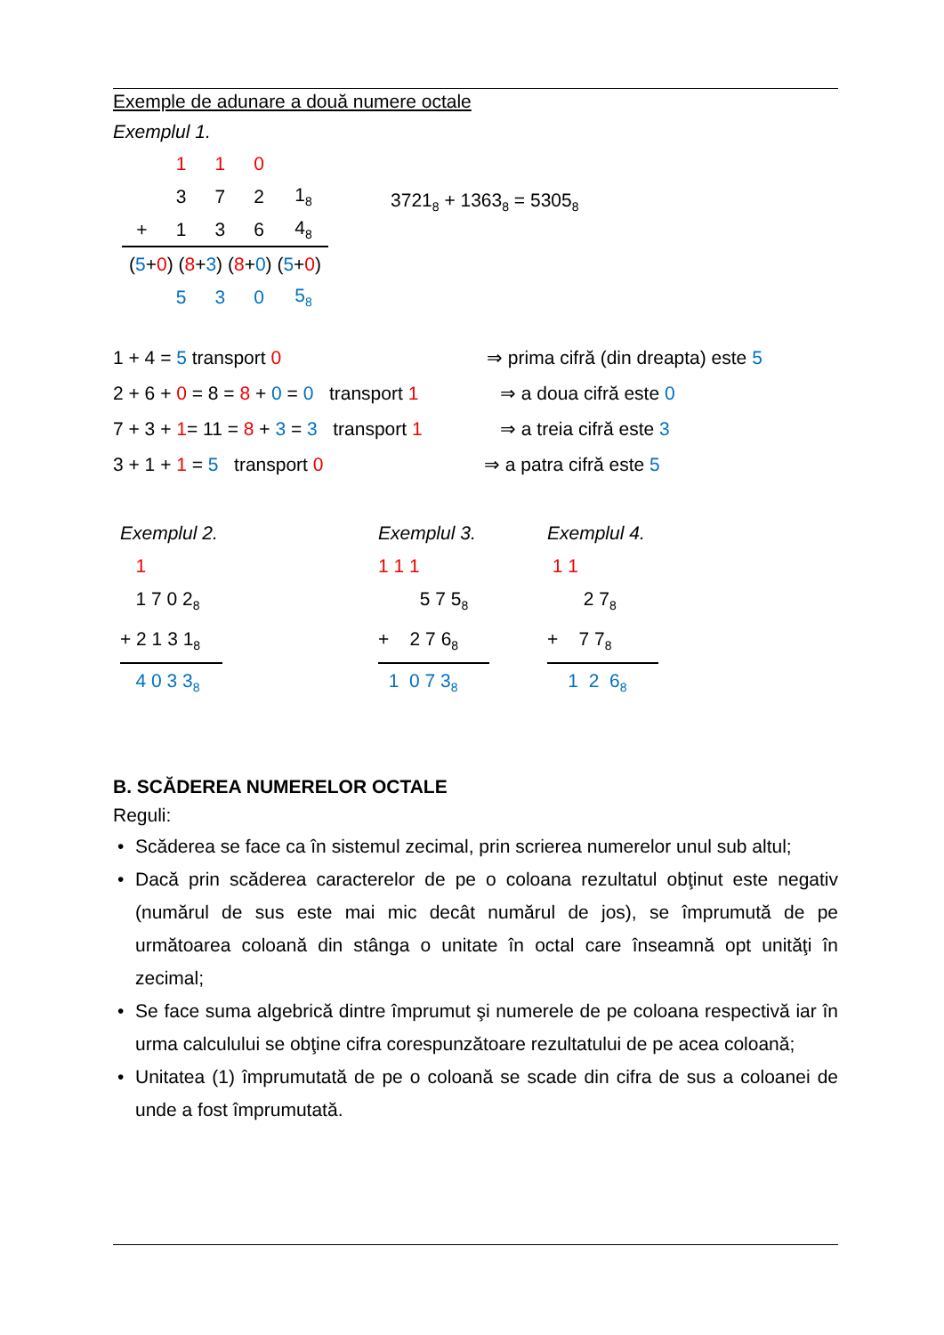Exemple de adunare a două numere octale
Exemplul 1.
| | 1 | 1 | 0 | |
| | 3 | 7 | 2 | 1<sub>8</sub> |
| + | 1 | 3 | 6 | 4<sub>8</sub> |
| ( 5 + 0 ) ( 8 + 3 ) ( 8 + 0 ) ( 5 + 0 ) | | | | |
| | 5 | 3 | 0 | 5<sub>8</sub> |
3721<sub>8</sub> + 1363<sub>8</sub> = 5305<sub>8</sub>
1 + 4 = 5 transport 0 ⇒ prima cifră (din dreapta) este 5
2 + 6 + 0 = 8 = 8 + 0 = 0 transport 1 ⇒ a doua cifră este 0
7 + 3 + 1= 11 = 8 + 3 = 3 transport 1 ⇒ a treia cifră este 3
3 + 1 + 1 = 5 transport 0 ⇒ a patra cifră este 5
Exemplul 2.
1
1 7 0 2<sub>8</sub>
+ 2 1 3 1<sub>8</sub>
4 0 3 3<sub>8</sub>
Exemplul 3.
1 1 1
5 7 5<sub>8</sub>
+ 2 7 6<sub>8</sub>
1 0 7 3<sub>8</sub>
Exemplul 4.
1 1
2 7<sub>8</sub>
+ 7 7<sub>8</sub>
1 2 6<sub>8</sub>
B. SCĂDEREA NUMERELOR OCTALE
Reguli:
• Scăderea se face ca în sistemul zecimal, prin scrierea numerelor unul sub altul;
• Dacă prin scăderea caracterelor de pe o coloana rezultatul obţinut este negativ (numărul de sus este mai mic decât numărul de jos), se împrumută de pe următoarea coloană din stânga o unitate în octal care înseamnă opt unităţi în zecimal;
• Se face suma algebrică dintre împrumut şi numerele de pe coloana respectivă iar în urma calculului se obţine cifra corespunzătoare rezultatului de pe acea coloană;
• Unitatea (1) împrumutată de pe o coloană se scade din cifra de sus a coloanei de unde a fost împrumutată.